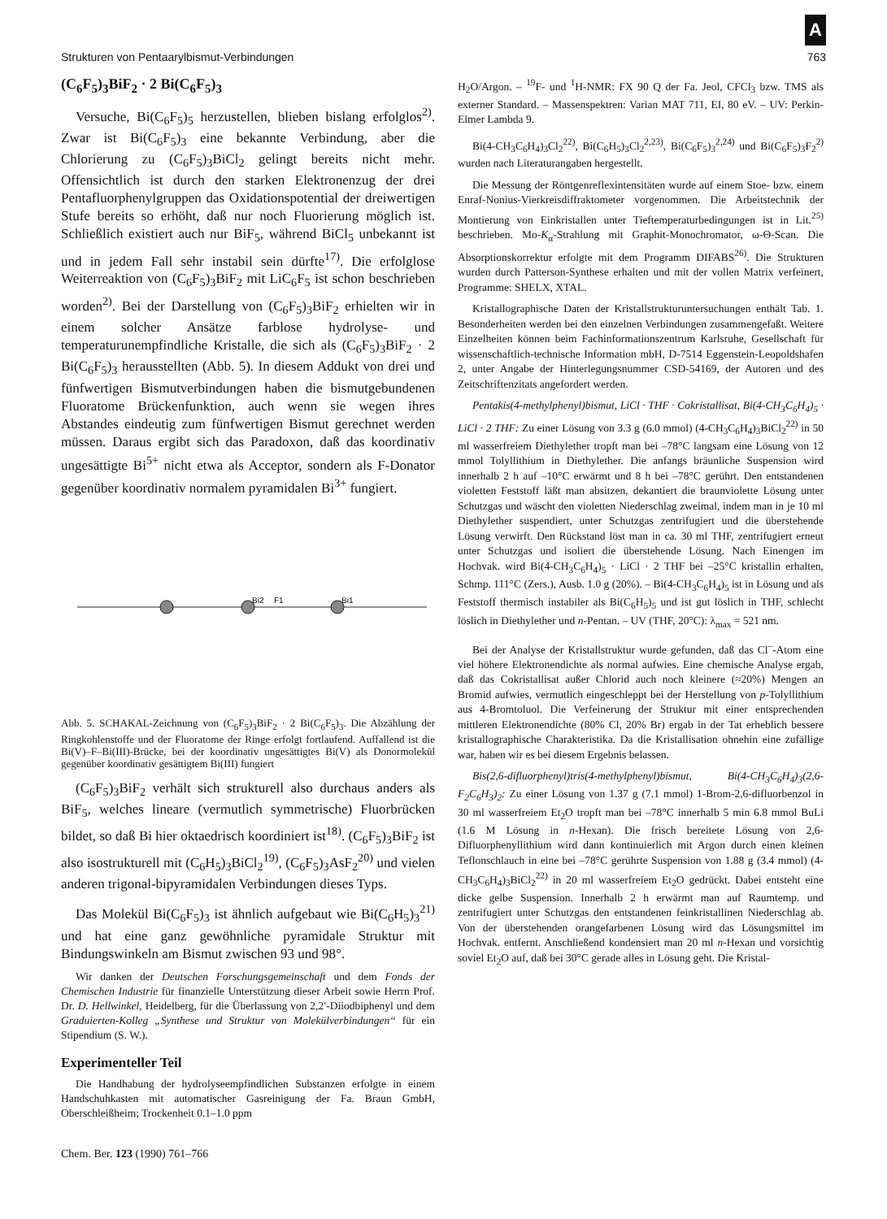A
Strukturen von Pentaarylbismut-Verbindungen 763
(C<sub>6</sub>F<sub>5</sub>)<sub>3</sub>BiF<sub>2</sub> · 2 Bi(C<sub>6</sub>F<sub>5</sub>)<sub>3</sub>
Versuche, Bi(C<sub>6</sub>F<sub>5</sub>)<sub>5</sub> herzustellen, blieben bislang erfolglos<sup>2)</sup>. Zwar ist Bi(C<sub>6</sub>F<sub>5</sub>)<sub>3</sub> eine bekannte Verbindung, aber die Chlorierung zu (C<sub>6</sub>F<sub>5</sub>)<sub>3</sub>BiCl<sub>2</sub> gelingt bereits nicht mehr. Offensichtlich ist durch den starken Elektronenzug der drei Pentafluorphenylgruppen das Oxidationspotential der dreiwertigen Stufe bereits so erhöht, daß nur noch Fluorierung möglich ist. Schließlich existiert auch nur BiF<sub>5</sub>, während BiCl<sub>5</sub> unbekannt ist und in jedem Fall sehr instabil sein dürfte<sup>17)</sup>. Die erfolglose Weiterreaktion von (C<sub>6</sub>F<sub>5</sub>)<sub>3</sub>BiF<sub>2</sub> mit LiC<sub>6</sub>F<sub>5</sub> ist schon beschrieben worden<sup>2)</sup>. Bei der Darstellung von (C<sub>6</sub>F<sub>5</sub>)<sub>3</sub>BiF<sub>2</sub> erhielten wir in einem solcher Ansätze farblose hydrolyse- und temperaturunempfindliche Kristalle, die sich als (C<sub>6</sub>F<sub>5</sub>)<sub>3</sub>BiF<sub>2</sub> · 2 Bi(C<sub>6</sub>F<sub>5</sub>)<sub>3</sub> herausstellten (Abb. 5). In diesem Addukt von drei und fünfwertigen Bismutverbindungen haben die bismutgebundenen Fluoratome Brückenfunktion, auch wenn sie wegen ihres Abstandes eindeutig zum fünfwertigen Bismut gerechnet werden müssen. Daraus ergibt sich das Paradoxon, daß das koordinativ ungesättigte Bi<sup>5+</sup> nicht etwa als Acceptor, sondern als F-Donator gegenüber koordinativ normalem pyramidalen Bi<sup>3+</sup> fungiert.
Bi2
F1
Bi1
Abb. 5. SCHAKAL-Zeichnung von (C<sub>6</sub>F<sub>5</sub>)<sub>3</sub>BiF<sub>2</sub> · 2 Bi(C<sub>6</sub>F<sub>5</sub>)<sub>3</sub>. Die Abzählung der Ringkohlenstoffe und der Fluoratome der Ringe erfolgt fortlaufend. Auffallend ist die Bi(V)–F–Bi(III)-Brücke, bei der koordinativ ungesättigtes Bi(V) als Donormolekül gegenüber koordinativ gesättigtem Bi(III) fungiert
(C<sub>6</sub>F<sub>5</sub>)<sub>3</sub>BiF<sub>2</sub> verhält sich strukturell also durchaus anders als BiF<sub>5</sub>, welches lineare (vermutlich symmetrische) Fluorbrücken bildet, so daß Bi hier oktaedrisch koordiniert ist<sup>18)</sup>. (C<sub>6</sub>F<sub>5</sub>)<sub>3</sub>BiF<sub>2</sub> ist also isostrukturell mit (C<sub>6</sub>H<sub>5</sub>)<sub>3</sub>BiCl<sub>2</sub><sup>19)</sup>, (C<sub>6</sub>F<sub>5</sub>)<sub>3</sub>AsF<sub>2</sub><sup>20)</sup> und vielen anderen trigonal-bipyramidalen Verbindungen dieses Typs.
Das Molekül Bi(C<sub>6</sub>F<sub>5</sub>)<sub>3</sub> ist ähnlich aufgebaut wie Bi(C<sub>6</sub>H<sub>5</sub>)<sub>3</sub><sup>21)</sup> und hat eine ganz gewöhnliche pyramidale Struktur mit Bindungswinkeln am Bismut zwischen 93 und 98°.
Wir danken der Deutschen Forschungsgemeinschaft und dem Fonds der Chemischen Industrie für finanzielle Unterstützung dieser Arbeit sowie Herrn Prof. Dr. D. Hellwinkel, Heidelberg, für die Überlassung von 2,2′-Diiodbiphenyl und dem Graduierten-Kolleg „Synthese und Struktur von Molekülverbindungen“ für ein Stipendium (S. W.).
Experimenteller Teil
Die Handhabung der hydrolyseempfindlichen Substanzen erfolgte in einem Handschuhkasten mit automatischer Gasreinigung der Fa. Braun GmbH, Oberschleißheim; Trockenheit 0.1–1.0 ppm
Chem. Ber. 123 (1990) 761–766
H<sub>2</sub>O/Argon. – <sup>19</sup>F- und <sup>1</sup>H-NMR: FX 90 Q der Fa. Jeol, CFCl<sub>3</sub> bzw. TMS als externer Standard. – Massenspektren: Varian MAT 711, EI, 80 eV. – UV: Perkin-Elmer Lambda 9.
Bi(4-CH<sub>3</sub>C<sub>6</sub>H<sub>4</sub>)<sub>3</sub>Cl<sub>2</sub><sup>22)</sup>, Bi(C<sub>6</sub>H<sub>5</sub>)<sub>3</sub>Cl<sub>2</sub><sup>2,23)</sup>, Bi(C<sub>6</sub>F<sub>5</sub>)<sub>3</sub><sup>2,24)</sup> und Bi(C<sub>6</sub>F<sub>5</sub>)<sub>3</sub>F<sub>2</sub><sup>2)</sup> wurden nach Literaturangaben hergestellt.
Die Messung der Röntgenreflexintensitäten wurde auf einem Stoe- bzw. einem Enraf-Nonius-Vierkreisdiffraktometer vorgenommen. Die Arbeitstechnik der Montierung von Einkristallen unter Tieftemperaturbedingungen ist in Lit.<sup>25)</sup> beschrieben. Mo-K<sub>α</sub>-Strahlung mit Graphit-Monochromator, ω-Θ-Scan. Die Absorptionskorrektur erfolgte mit dem Programm DIFABS<sup>26)</sup>. Die Strukturen wurden durch Patterson-Synthese erhalten und mit der vollen Matrix verfeinert, Programme: SHELX, XTAL.
Kristallographische Daten der Kristallstrukturuntersuchungen enthält Tab. 1. Besonderheiten werden bei den einzelnen Verbindungen zusammengefaßt. Weitere Einzelheiten können beim Fachinformationszentrum Karlsruhe, Gesellschaft für wissenschaftlich-technische Information mbH, D-7514 Eggenstein-Leopoldshafen 2, unter Angabe der Hinterlegungsnummer CSD-54169, der Autoren und des Zeitschriftenzitats angefordert werden.
Pentakis(4-methylphenyl)bismut, LiCl · THF · Cokristallisat, Bi(4-CH<sub>3</sub>C<sub>6</sub>H<sub>4</sub>)<sub>5</sub> · LiCl · 2 THF: Zu einer Lösung von 3.3 g (6.0 mmol) (4-CH<sub>3</sub>C<sub>6</sub>H<sub>4</sub>)<sub>3</sub>BiCl<sub>2</sub><sup>22)</sup> in 50 ml wasserfreiem Diethylether tropft man bei –78°C langsam eine Lösung von 12 mmol Tolyllithium in Diethylether. Die anfangs bräunliche Suspension wird innerhalb 2 h auf –10°C erwärmt und 8 h bei –78°C gerührt. Den entstandenen violetten Feststoff läßt man absitzen, dekantiert die braunviolette Lösung unter Schutzgas und wäscht den violetten Niederschlag zweimal, indem man in je 10 ml Diethylether suspendiert, unter Schutzgas zentrifugiert und die überstehende Lösung verwirft. Den Rückstand löst man in ca. 30 ml THF, zentrifugiert erneut unter Schutzgas und isoliert die überstehende Lösung. Nach Einengen im Hochvak. wird Bi(4-CH<sub>3</sub>C<sub>6</sub>H<sub>4</sub>)<sub>5</sub> · LiCl · 2 THF bei –25°C kristallin erhalten, Schmp. 111°C (Zers.), Ausb. 1.0 g (20%). – Bi(4-CH<sub>3</sub>C<sub>6</sub>H<sub>4</sub>)<sub>5</sub> ist in Lösung und als Feststoff thermisch instabiler als Bi(C<sub>6</sub>H<sub>5</sub>)<sub>5</sub> und ist gut löslich in THF, schlecht löslich in Diethylether und n-Pentan. – UV (THF, 20°C): λ<sub>max</sub> = 521 nm.
Bei der Analyse der Kristallstruktur wurde gefunden, daß das Cl<sup>–</sup>-Atom eine viel höhere Elektronendichte als normal aufwies. Eine chemische Analyse ergab, daß das Cokristallisat außer Chlorid auch noch kleinere (≈20%) Mengen an Bromid aufwies, vermutlich eingeschleppt bei der Herstellung von p-Tolyllithium aus 4-Bromtoluol. Die Verfeinerung der Struktur mit einer entsprechenden mittleren Elektronendichte (80% Cl, 20% Br) ergab in der Tat erheblich bessere kristallographische Charakteristika. Da die Kristallisation ohnehin eine zufällige war, haben wir es bei diesem Ergebnis belassen.
Bis(2,6-difluorphenyl)tris(4-methylphenyl)bismut, Bi(4-CH<sub>3</sub>C<sub>6</sub>H<sub>4</sub>)<sub>3</sub>(2,6-F<sub>2</sub>C<sub>6</sub>H<sub>3</sub>)<sub>2</sub>: Zu einer Lösung von 1.37 g (7.1 mmol) 1-Brom-2,6-difluorbenzol in 30 ml wasserfreiem Et<sub>2</sub>O tropft man bei –78°C innerhalb 5 min 6.8 mmol BuLi (1.6 M Lösung in n-Hexan). Die frisch bereitete Lösung von 2,6-Difluorphenyllithium wird dann kontinuierlich mit Argon durch einen kleinen Teflonschlauch in eine bei –78°C gerührte Suspension von 1.88 g (3.4 mmol) (4-CH<sub>3</sub>C<sub>6</sub>H<sub>4</sub>)<sub>3</sub>BiCl<sub>2</sub><sup>22)</sup> in 20 ml wasserfreiem Et<sub>2</sub>O gedrückt. Dabei entsteht eine dicke gelbe Suspension. Innerhalb 2 h erwärmt man auf Raumtemp. und zentrifugiert unter Schutzgas den entstandenen feinkristallinen Niederschlag ab. Von der überstehenden orangefarbenen Lösung wird das Lösungsmittel im Hochvak. entfernt. Anschließend kondensiert man 20 ml n-Hexan und vorsichtig soviel Et<sub>2</sub>O auf, daß bei 30°C gerade alles in Lösung geht. Die Kristal-